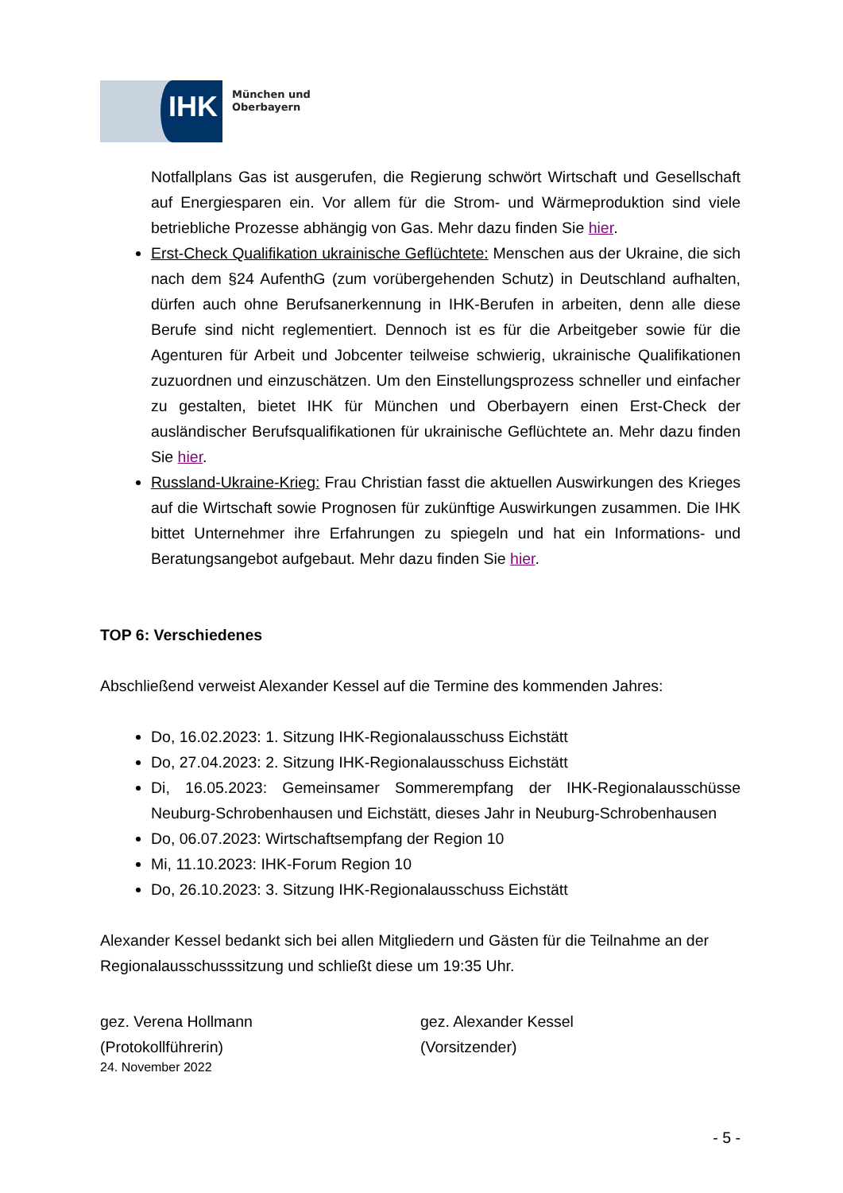IHK
München und
Oberbayern
Notfallplans Gas ist ausgerufen, die Regierung schwört Wirtschaft und Gesellschaft auf Energiesparen ein. Vor allem für die Strom- und Wärmeproduktion sind viele betriebliche Prozesse abhängig von Gas. Mehr dazu finden Sie hier.
Erst-Check Qualifikation ukrainische Geflüchtete: Menschen aus der Ukraine, die sich nach dem §24 AufenthG (zum vorübergehenden Schutz) in Deutschland aufhalten, dürfen auch ohne Berufsanerkennung in IHK-Berufen in arbeiten, denn alle diese Berufe sind nicht reglementiert. Dennoch ist es für die Arbeitgeber sowie für die Agenturen für Arbeit und Jobcenter teilweise schwierig, ukrainische Qualifikationen zuzuordnen und einzuschätzen. Um den Einstellungsprozess schneller und einfacher zu gestalten, bietet IHK für München und Oberbayern einen Erst-Check der ausländischer Berufsqualifikationen für ukrainische Geflüchtete an. Mehr dazu finden Sie hier.
Russland-Ukraine-Krieg: Frau Christian fasst die aktuellen Auswirkungen des Krieges auf die Wirtschaft sowie Prognosen für zukünftige Auswirkungen zusammen. Die IHK bittet Unternehmer ihre Erfahrungen zu spiegeln und hat ein Informations- und Beratungsangebot aufgebaut. Mehr dazu finden Sie hier.
TOP 6: Verschiedenes
Abschließend verweist Alexander Kessel auf die Termine des kommenden Jahres:
Do, 16.02.2023: 1. Sitzung IHK-Regionalausschuss Eichstätt
Do, 27.04.2023: 2. Sitzung IHK-Regionalausschuss Eichstätt
Di, 16.05.2023: Gemeinsamer Sommerempfang der IHK-Regionalausschüsse Neuburg-Schrobenhausen und Eichstätt, dieses Jahr in Neuburg-Schrobenhausen
Do, 06.07.2023: Wirtschaftsempfang der Region 10
Mi, 11.10.2023: IHK-Forum Region 10
Do, 26.10.2023: 3. Sitzung IHK-Regionalausschuss Eichstätt
Alexander Kessel bedankt sich bei allen Mitgliedern und Gästen für die Teilnahme an der Regionalausschusssitzung und schließt diese um 19:35 Uhr.
gez. Verena Hollmann
(Protokollführerin)
gez. Alexander Kessel
(Vorsitzender)
24. November 2022
- 5 -